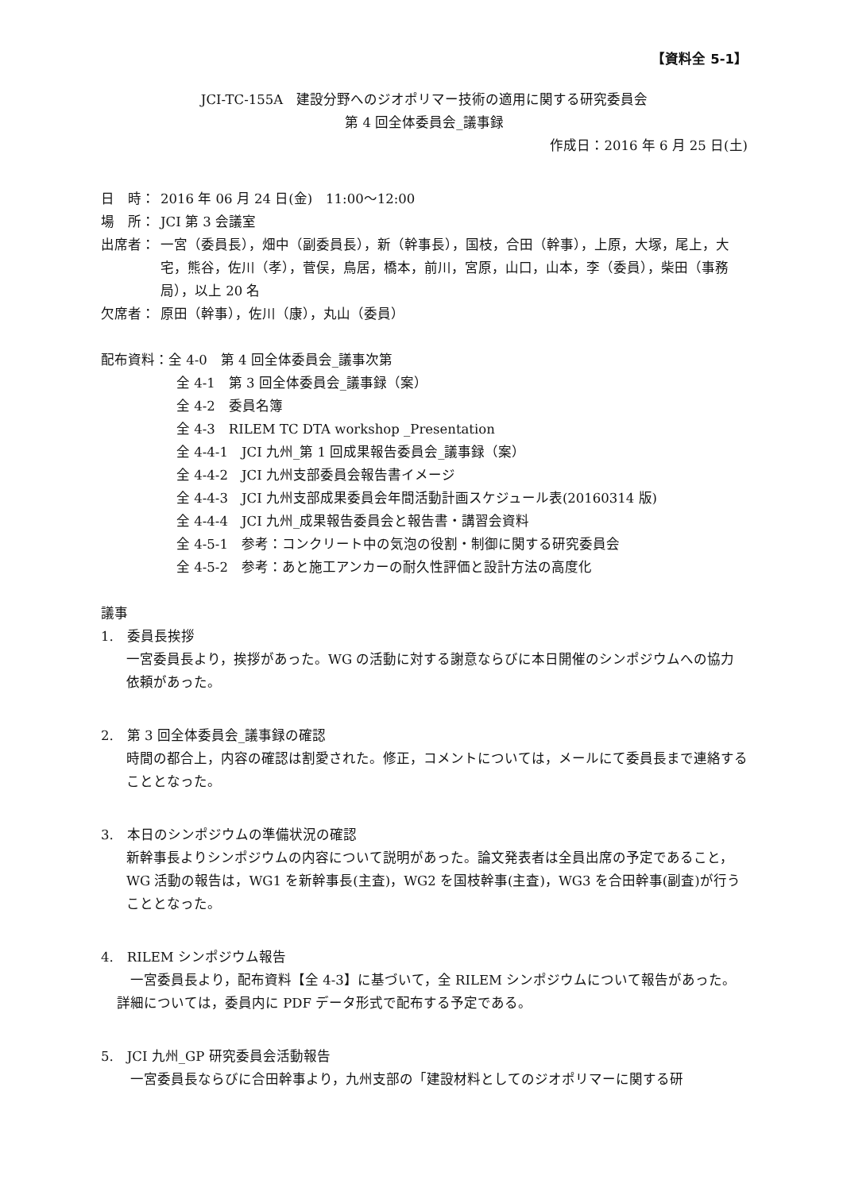【資料全 5-1】
JCI-TC-155A　建設分野へのジオポリマー技術の適用に関する研究委員会
第 4 回全体委員会_議事録
作成日：2016 年 6 月 25 日(土)
日　時： 2016 年 06 月 24 日(金)　11:00～12:00
場　所： JCI 第 3 会議室
出席者： 一宮（委員長），畑中（副委員長），新（幹事長），国枝，合田（幹事），上原，大塚，尾上，大宅，熊谷，佐川（孝），菅俣，鳥居，橋本，前川，宮原，山口，山本，李（委員），柴田（事務局），以上 20 名
欠席者： 原田（幹事），佐川（康），丸山（委員）
配布資料：全 4-0　第 4 回全体委員会_議事次第
全 4-1　第 3 回全体委員会_議事録（案）
全 4-2　委員名簿
全 4-3　RILEM TC DTA workshop _Presentation
全 4-4-1　JCI 九州_第 1 回成果報告委員会_議事録（案）
全 4-4-2　JCI 九州支部委員会報告書イメージ
全 4-4-3　JCI 九州支部成果委員会年間活動計画スケジュール表(20160314 版)
全 4-4-4　JCI 九州_成果報告委員会と報告書・講習会資料
全 4-5-1　参考：コンクリート中の気泡の役割・制御に関する研究委員会
全 4-5-2　参考：あと施工アンカーの耐久性評価と設計方法の高度化
議事
1.　委員長挨拶
一宮委員長より，挨拶があった。WG の活動に対する謝意ならびに本日開催のシンポジウムへの協力依頼があった。
2.　第 3 回全体委員会_議事録の確認
時間の都合上，内容の確認は割愛された。修正，コメントについては，メールにて委員長まで連絡することとなった。
3.　本日のシンポジウムの準備状況の確認
新幹事長よりシンポジウムの内容について説明があった。論文発表者は全員出席の予定であること，WG 活動の報告は，WG1 を新幹事長(主査)，WG2 を国枝幹事(主査)，WG3 を合田幹事(副査)が行うこととなった。
4.　RILEM シンポジウム報告
　一宮委員長より，配布資料【全 4-3】に基づいて，全 RILEM シンポジウムについて報告があった。詳細については，委員内に PDF データ形式で配布する予定である。
5.　JCI 九州_GP 研究委員会活動報告
　一宮委員長ならびに合田幹事より，九州支部の「建設材料としてのジオポリマーに関する研